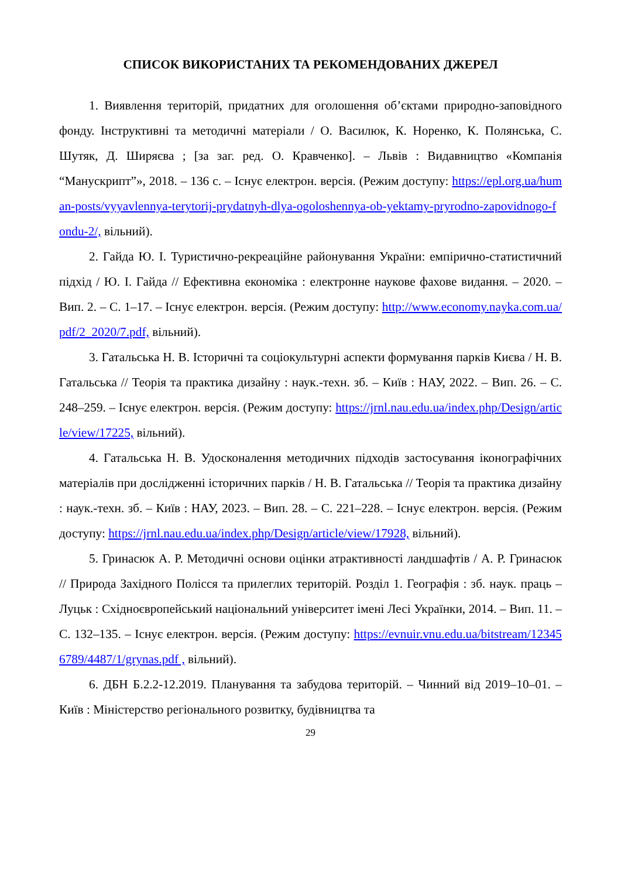СПИСОК ВИКОРИСТАНИХ ТА РЕКОМЕНДОВАНИХ ДЖЕРЕЛ
1. Виявлення територій, придатних для оголошення об’єктами природно-заповідного фонду. Інструктивні та методичні матеріали / О. Василюк, К. Норенко, К. Полянська, С. Шутяк, Д. Ширяєва ; [за заг. ред. О. Кравченко]. – Львів : Видавництво «Компанія “Манускрипт”», 2018. – 136 с. – Існує електрон. версія. (Режим доступу: https://epl.org.ua/human-posts/vyyavlennya-terytorij-prydatnyh-dlya-ogoloshennya-ob-yektamy-pryrodno-zapovidnogo-fondu-2/, вільний).
2. Гайда Ю. І. Туристично-рекреаційне районування України: емпірично-статистичний підхід / Ю. І. Гайда // Ефективна економіка : електронне наукове фахове видання. – 2020. – Вип. 2. – С. 1–17. – Існує електрон. версія. (Режим доступу: http://www.economy.nayka.com.ua/pdf/2_2020/7.pdf, вільний).
3. Гатальська Н. В. Історичні та соціокультурні аспекти формування парків Києва / Н. В. Гатальська // Теорія та практика дизайну : наук.-техн. зб. – Київ : НАУ, 2022. – Вип. 26. – С. 248–259. – Існує електрон. версія. (Режим доступу: https://jrnl.nau.edu.ua/index.php/Design/article/view/17225, вільний).
4. Гатальська Н. В. Удосконалення методичних підходів застосування іконографічних матеріалів при дослідженні історичних парків / Н. В. Гатальська // Теорія та практика дизайну : наук.-техн. зб. – Київ : НАУ, 2023. – Вип. 28. – С. 221–228. – Існує електрон. версія. (Режим доступу: https://jrnl.nau.edu.ua/index.php/Design/article/view/17928, вільний).
5. Гринасюк А. Р. Методичні основи оцінки атрактивності ландшафтів / А. Р. Гринасюк // Природа Західного Полісся та прилеглих територій. Розділ 1. Географія : зб. наук. праць – Луцьк : Східноєвропейський національний університет імені Лесі Українки, 2014. – Вип. 11. – С. 132–135. – Існує електрон. версія. (Режим доступу: https://evnuir.vnu.edu.ua/bitstream/123456789/4487/1/grynas.pdf , вільний).
6. ДБН Б.2.2-12.2019. Планування та забудова територій. – Чинний від 2019–10–01. – Київ : Міністерство регіонального розвитку, будівництва та
29